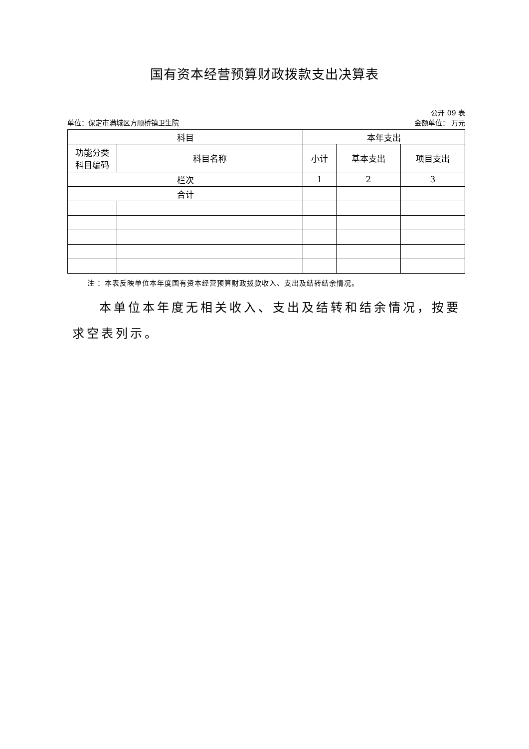国有资本经营预算财政拨款支出决算表
公开 09 表
单位：保定市满城区方顺桥镇卫生院 金额单位： 万元
| 科目 | | 本年支出 | | |
| --- | --- | --- | --- | --- |
| 功能分类 科目编码 | 科目名称 | 小计 | 基本支出 | 项目支出 |
| 栏次 | | 1 | 2 | 3 |
| 合计 | | | | |
注 ：本表反映单位本年度国有资本经营预算财政拨款收入、支出及结转结余情况。
本单位本年度无相关收入、支出及结转和结余情况，按要求空表列示。